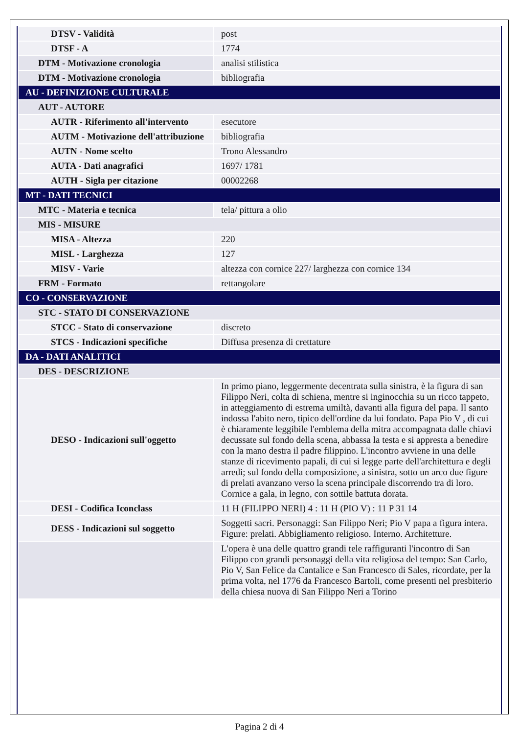| DTSV - Validità | post |
| DTSF - A | 1774 |
| DTM - Motivazione cronologia | analisi stilistica |
| DTM - Motivazione cronologia | bibliografia |
| AU - DEFINIZIONE CULTURALE | |
| AUT - AUTORE | |
| AUTR - Riferimento all'intervento | esecutore |
| AUTM - Motivazione dell'attribuzione | bibliografia |
| AUTN - Nome scelto | Trono Alessandro |
| AUTA - Dati anagrafici | 1697/ 1781 |
| AUTH - Sigla per citazione | 00002268 |
| MT - DATI TECNICI | |
| MTC - Materia e tecnica | tela/ pittura a olio |
| MIS - MISURE | |
| MISA - Altezza | 220 |
| MISL - Larghezza | 127 |
| MISV - Varie | altezza con cornice 227/ larghezza con cornice 134 |
| FRM - Formato | rettangolare |
| CO - CONSERVAZIONE | |
| STC - STATO DI CONSERVAZIONE | |
| STCC - Stato di conservazione | discreto |
| STCS - Indicazioni specifiche | Diffusa presenza di crettature |
| DA - DATI ANALITICI | |
| DES - DESCRIZIONE | |
| DESO - Indicazioni sull'oggetto | In primo piano, leggermente decentrata sulla sinistra, è la figura di san Filippo Neri, colta di schiena, mentre si inginocchia su un ricco tappeto, in atteggiamento di estrema umiltà, davanti alla figura del papa. Il santo indossa l'abito nero, tipico dell'ordine da lui fondato. Papa Pio V , di cui è chiaramente leggibile l'emblema della mitra accompagnata dalle chiavi decussate sul fondo della scena, abbassa la testa e si appresta a benedire con la mano destra il padre filippino. L'incontro avviene in una delle stanze di ricevimento papali, di cui si legge parte dell'architettura e degli arredi; sul fondo della composizione, a sinistra, sotto un arco due figure di prelati avanzano verso la scena principale discorrendo tra di loro. Cornice a gala, in legno, con sottile battuta dorata. |
| DESI - Codifica Iconclass | 11 H (FILIPPO NERI) 4 : 11 H (PIO V) : 11 P 31 14 |
| DESS - Indicazioni sul soggetto | Soggetti sacri. Personaggi: San Filippo Neri; Pio V papa a figura intera. Figure: prelati. Abbigliamento religioso. Interno. Architetture. |
| | L'opera è una delle quattro grandi tele raffiguranti l'incontro di San Filippo con grandi personaggi della vita religiosa del tempo: San Carlo, Pio V, San Felice da Cantalice e San Francesco di Sales, ricordate, per la prima volta, nel 1776 da Francesco Bartoli, come presenti nel presbiterio della chiesa nuova di San Filippo Neri a Torino |
Pagina 2 di 4